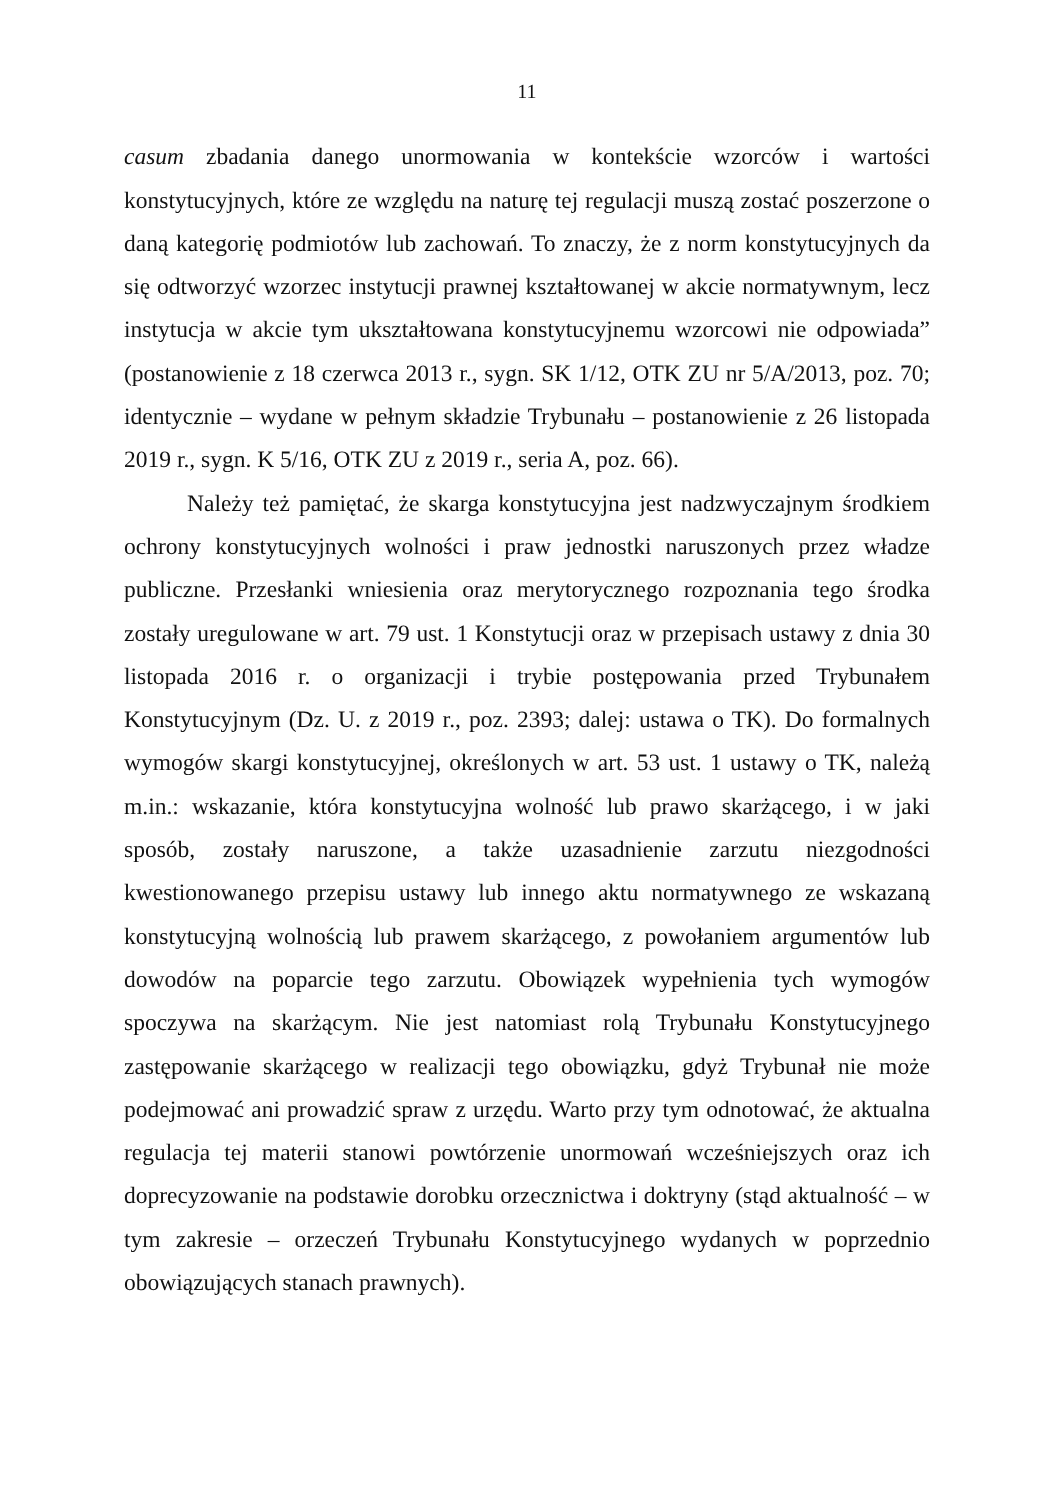11
casum zbadania danego unormowania w kontekście wzorców i wartości konstytucyjnych, które ze względu na naturę tej regulacji muszą zostać poszerzone o daną kategorię podmiotów lub zachowań. To znaczy, że z norm konstytucyjnych da się odtworzyć wzorzec instytucji prawnej kształtowanej w akcie normatywnym, lecz instytucja w akcie tym ukształtowana konstytucyjnemu wzorcowi nie odpowiada” (postanowienie z 18 czerwca 2013 r., sygn. SK 1/12, OTK ZU nr 5/A/2013, poz. 70; identycznie – wydane w pełnym składzie Trybunału – postanowienie z 26 listopada 2019 r., sygn. K 5/16, OTK ZU z 2019 r., seria A, poz. 66).
Należy też pamiętać, że skarga konstytucyjna jest nadzwyczajnym środkiem ochrony konstytucyjnych wolności i praw jednostki naruszonych przez władze publiczne. Przesłanki wniesienia oraz merytorycznego rozpoznania tego środka zostały uregulowane w art. 79 ust. 1 Konstytucji oraz w przepisach ustawy z dnia 30 listopada 2016 r. o organizacji i trybie postępowania przed Trybunałem Konstytucyjnym (Dz. U. z 2019 r., poz. 2393; dalej: ustawa o TK). Do formalnych wymogów skargi konstytucyjnej, określonych w art. 53 ust. 1 ustawy o TK, należą m.in.: wskazanie, która konstytucyjna wolność lub prawo skarżącego, i w jaki sposób, zostały naruszone, a także uzasadnienie zarzutu niezgodności kwestionowanego przepisu ustawy lub innego aktu normatywnego ze wskazaną konstytucyjną wolnością lub prawem skarżącego, z powołaniem argumentów lub dowodów na poparcie tego zarzutu. Obowiązek wypełnienia tych wymogów spoczywa na skarżącym. Nie jest natomiast rolą Trybunału Konstytucyjnego zastępowanie skarżącego w realizacji tego obowiązku, gdyż Trybunał nie może podejmować ani prowadzić spraw z urzędu. Warto przy tym odnotować, że aktualna regulacja tej materii stanowi powtórzenie unormowań wcześniejszych oraz ich doprecyzowanie na podstawie dorobku orzecznictwa i doktryny (stąd aktualność – w tym zakresie – orzeczeń Trybunału Konstytucyjnego wydanych w poprzednio obowiązujących stanach prawnych).